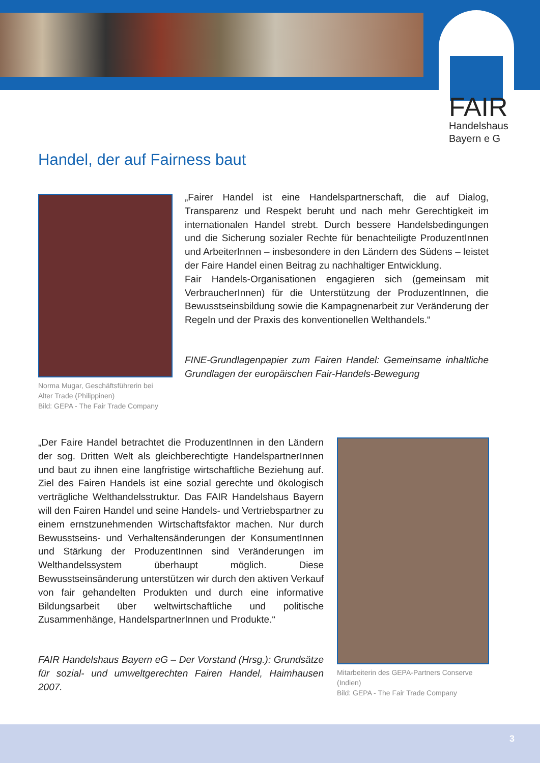FAIR
Handelshaus
Bayern e G
Handel, der auf Fairness baut
Norma Mugar, Geschäftsführerin bei
Alter Trade (Philippinen)
Bild: GEPA - The Fair Trade Company
„Fairer Handel ist eine Handelspartnerschaft, die auf Dialog, Transparenz und Respekt beruht und nach mehr Gerechtigkeit im internationalen Handel strebt. Durch bessere Handelsbedingungen und die Sicherung sozialer Rechte für benachteiligte ProduzentInnen und ArbeiterInnen – insbesondere in den Ländern des Südens – leistet der Faire Handel einen Beitrag zu nachhaltiger Entwicklung.
Fair Handels-Organisationen engagieren sich (gemeinsam mit VerbraucherInnen) für die Unterstützung der ProduzentInnen, die Bewusstseinsbildung sowie die Kampagnenarbeit zur Veränderung der Regeln und der Praxis des konventionellen Welthandels.“
FINE-Grundlagenpapier zum Fairen Handel: Gemeinsame inhaltliche Grundlagen der europäischen Fair-Handels-Bewegung
„Der Faire Handel betrachtet die ProduzentInnen in den Ländern der sog. Dritten Welt als gleichberechtigte HandelspartnerInnen und baut zu ihnen eine langfristige wirtschaftliche Beziehung auf. Ziel des Fairen Handels ist eine sozial gerechte und ökologisch verträgliche Welthandelsstruktur. Das FAIR Handelshaus Bayern will den Fairen Handel und seine Handels- und Vertriebspartner zu einem ernstzunehmenden Wirtschaftsfaktor machen. Nur durch Bewusstseins- und Verhaltensänderungen der KonsumentInnen und Stärkung der ProduzentInnen sind Veränderungen im Welthandelssystem überhaupt möglich. Diese Bewusstseinsänderung unterstützen wir durch den aktiven Verkauf von fair gehandelten Produkten und durch eine informative Bildungsarbeit über weltwirtschaftliche und politische Zusammenhänge, HandelspartnerInnen und Produkte.“
FAIR Handelshaus Bayern eG – Der Vorstand (Hrsg.): Grundsätze für sozial- und umweltgerechten Fairen Handel, Haimhausen 2007.
Mitarbeiterin des GEPA-Partners Conserve
(Indien)
Bild: GEPA - The Fair Trade Company
3